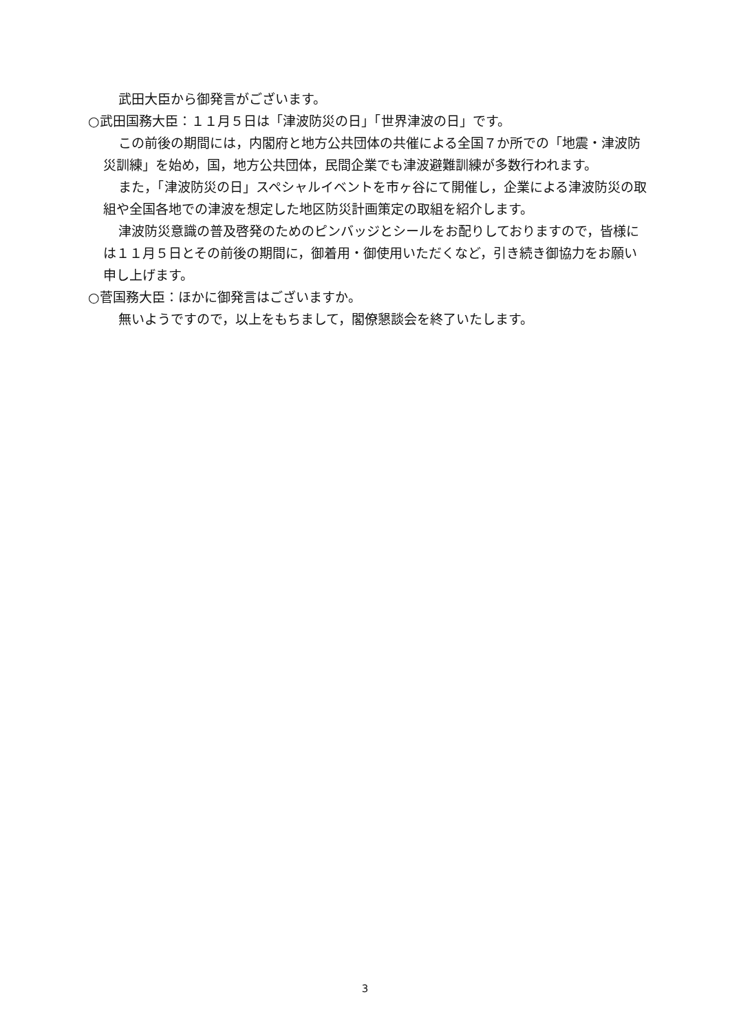武田大臣から御発言がございます。
○武田国務大臣：１１月５日は「津波防災の日」「世界津波の日」です。
この前後の期間には，内閣府と地方公共団体の共催による全国７か所での「地震・津波防災訓練」を始め，国，地方公共団体，民間企業でも津波避難訓練が多数行われます。
また，「津波防災の日」スペシャルイベントを市ヶ谷にて開催し，企業による津波防災の取組や全国各地での津波を想定した地区防災計画策定の取組を紹介します。
津波防災意識の普及啓発のためのピンバッジとシールをお配りしておりますので，皆様には１１月５日とその前後の期間に，御着用・御使用いただくなど，引き続き御協力をお願い申し上げます。
○菅国務大臣：ほかに御発言はございますか。
無いようですので，以上をもちまして，閣僚懇談会を終了いたします。
3